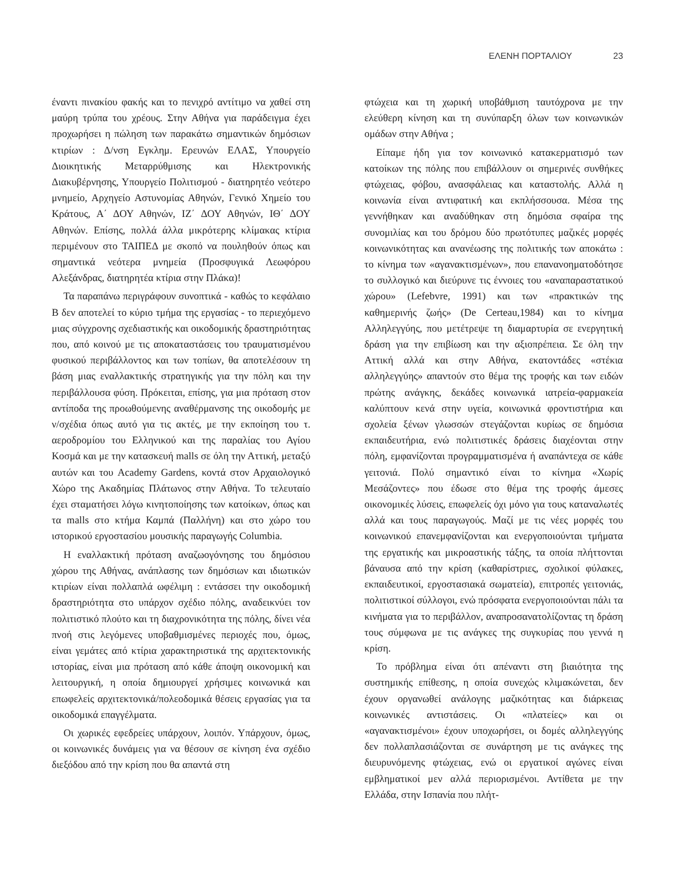ΕΛΕΝΗ ΠΟΡΤΑΛΙΟΥ 23
έναντι πινακίου φακής και το πενιχρό αντίτιμο να χαθεί στη μαύρη τρύπα του χρέους. Στην Αθήνα για παράδειγμα έχει προχωρήσει η πώληση των παρακάτω σημαντικών δημόσιων κτιρίων : Δ/νση Εγκλημ. Ερευνών ΕΛΑΣ, Υπουργείο Διοικητικής Μεταρρύθμισης και Ηλεκτρονικής Διακυβέρνησης, Υπουργείο Πολιτισμού - διατηρητέο νεότερο μνημείο, Αρχηγείο Αστυνομίας Αθηνών, Γενικό Χημείο του Κράτους, Α΄ ΔΟΥ Αθηνών, ΙΖ΄ ΔΟΥ Αθηνών, ΙΘ΄ ΔΟΥ Αθηνών. Επίσης, πολλά άλλα μικρότερης κλίμακας κτίρια περιμένουν στο ΤΑΙΠΕΔ με σκοπό να πουληθούν όπως και σημαντικά νεότερα μνημεία (Προσφυγικά Λεωφόρου Αλεξάνδρας, διατηρητέα κτίρια στην Πλάκα)!
Τα παραπάνω περιγράφουν συνοπτικά - καθώς το κεφάλαιο Β δεν αποτελεί το κύριο τμήμα της εργασίας - το περιεχόμενο μιας σύγχρονης σχεδιαστικής και οικοδομικής δραστηριότητας που, από κοινού με τις αποκαταστάσεις του τραυματισμένου φυσικού περιβάλλοντος και των τοπίων, θα αποτελέσουν τη βάση μιας εναλλακτικής στρατηγικής για την πόλη και την περιβάλλουσα φύση. Πρόκειται, επίσης, για μια πρόταση στον αντίποδα της προωθούμενης αναθέρμανσης της οικοδομής με ν/σχέδια όπως αυτό για τις ακτές, με την εκποίηση του τ. αεροδρομίου του Ελληνικού και της παραλίας του Αγίου Κοσμά και με την κατασκευή malls σε όλη την Αττική, μεταξύ αυτών και του Academy Gardens, κοντά στον Αρχαιολογικό Χώρο της Ακαδημίας Πλάτωνος στην Αθήνα. Το τελευταίο έχει σταματήσει λόγω κινητοποίησης των κατοίκων, όπως και τα malls στο κτήμα Καμπά (Παλλήνη) και στο χώρο του ιστορικού εργοστασίου μουσικής παραγωγής Columbia.
Η εναλλακτική πρόταση αναζωογόνησης του δημόσιου χώρου της Αθήνας, ανάπλασης των δημόσιων και ιδιωτικών κτιρίων είναι πολλαπλά ωφέλιμη : εντάσσει την οικοδομική δραστηριότητα στο υπάρχον σχέδιο πόλης, αναδεικνύει τον πολιτιστικό πλούτο και τη διαχρονικότητα της πόλης, δίνει νέα πνοή στις λεγόμενες υποβαθμισμένες περιοχές που, όμως, είναι γεμάτες από κτίρια χαρακτηριστικά της αρχιτεκτονικής ιστορίας, είναι μια πρόταση από κάθε άποψη οικονομική και λειτουργική, η οποία δημιουργεί χρήσιμες κοινωνικά και επωφελείς αρχιτεκτονικά/πολεοδομικά θέσεις εργασίας για τα οικοδομικά επαγγέλματα.
Οι χωρικές εφεδρείες υπάρχουν, λοιπόν. Υπάρχουν, όμως, οι κοινωνικές δυνάμεις για να θέσουν σε κίνηση ένα σχέδιο διεξόδου από την κρίση που θα απαντά στη
φτώχεια και τη χωρική υποβάθμιση ταυτόχρονα με την ελεύθερη κίνηση και τη συνύπαρξη όλων των κοινωνικών ομάδων στην Αθήνα ;
Είπαμε ήδη για τον κοινωνικό κατακερματισμό των κατοίκων της πόλης που επιβάλλουν οι σημερινές συνθήκες φτώχειας, φόβου, ανασφάλειας και καταστολής. Αλλά η κοινωνία είναι αντιφατική και εκπλήσσουσα. Μέσα της γεννήθηκαν και αναδύθηκαν στη δημόσια σφαίρα της συνομιλίας και του δρόμου δύο πρωτότυπες μαζικές μορφές κοινωνικότητας και ανανέωσης της πολιτικής των αποκάτω : το κίνημα των «αγανακτισμένων», που επανανοηματοδότησε το συλλογικό και διεύρυνε τις έννοιες του «αναπαραστατικού χώρου» (Lefebvre, 1991) και των «πρακτικών της καθημερινής ζωής» (De Certeau,1984) και το κίνημα Αλληλεγγύης, που μετέτρεψε τη διαμαρτυρία σε ενεργητική δράση για την επιβίωση και την αξιοπρέπεια. Σε όλη την Αττική αλλά και στην Αθήνα, εκατοντάδες «στέκια αλληλεγγύης» απαντούν στο θέμα της τροφής και των ειδών πρώτης ανάγκης, δεκάδες κοινωνικά ιατρεία-φαρμακεία καλύπτουν κενά στην υγεία, κοινωνικά φροντιστήρια και σχολεία ξένων γλωσσών στεγάζονται κυρίως σε δημόσια εκπαιδευτήρια, ενώ πολιτιστικές δράσεις διαχέονται στην πόλη, εμφανίζονται προγραμματισμένα ή αναπάντεχα σε κάθε γειτονιά. Πολύ σημαντικό είναι το κίνημα «Χωρίς Μεσάζοντες» που έδωσε στο θέμα της τροφής άμεσες οικονομικές λύσεις, επωφελείς όχι μόνο για τους καταναλωτές αλλά και τους παραγωγούς. Μαζί με τις νέες μορφές του κοινωνικού επανεμφανίζονται και ενεργοποιούνται τμήματα της εργατικής και μικροαστικής τάξης, τα οποία πλήττονται βάναυσα από την κρίση (καθαρίστριες, σχολικοί φύλακες, εκπαιδευτικοί, εργοστασιακά σωματεία), επιτροπές γειτονιάς, πολιτιστικοί σύλλογοι, ενώ πρόσφατα ενεργοποιούνται πάλι τα κινήματα για το περιβάλλον, αναπροσανατολίζοντας τη δράση τους σύμφωνα με τις ανάγκες της συγκυρίας που γεννά η κρίση.
Το πρόβλημα είναι ότι απέναντι στη βιαιότητα της συστημικής επίθεσης, η οποία συνεχώς κλιμακώνεται, δεν έχουν οργανωθεί ανάλογης μαζικότητας και διάρκειας κοινωνικές αντιστάσεις. Οι «πλατείες» και οι «αγανακτισμένοι» έχουν υποχωρήσει, οι δομές αλληλεγγύης δεν πολλαπλασιάζονται σε συνάρτηση με τις ανάγκες της διευρυνόμενης φτώχειας, ενώ οι εργατικοί αγώνες είναι εμβληματικοί μεν αλλά περιορισμένοι. Αντίθετα με την Ελλάδα, στην Ισπανία που πλήτ-